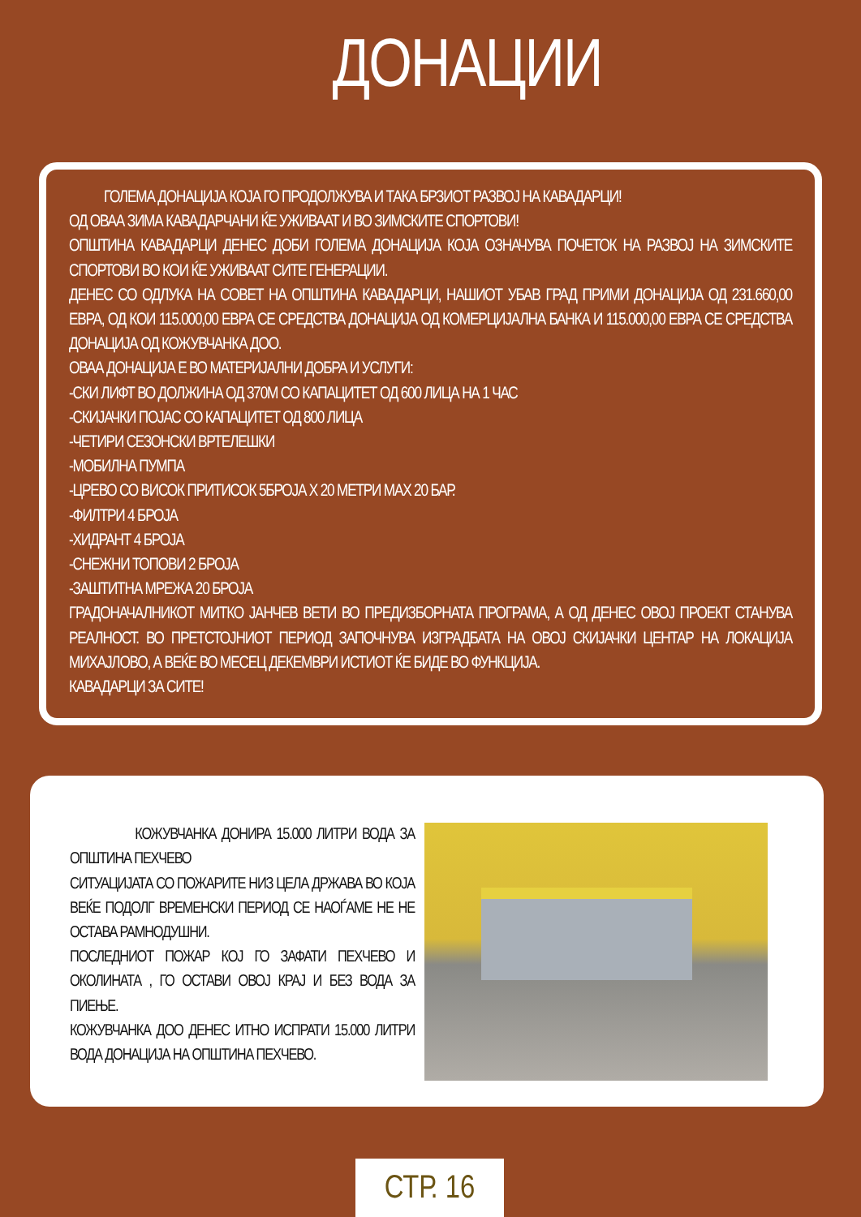ДОНАЦИИ
ГОЛЕМА ДОНАЦИЈА КОЈА ГО ПРОДОЛЖУВА И ТАКА БРЗИОТ РАЗВОЈ НА КАВАДАРЦИ!
ОД ОВАА ЗИМА КАВАДАРЧАНИ ЌЕ УЖИВААТ И ВО ЗИМСКИТЕ СПОРТОВИ!
ОПШТИНА КАВАДАРЦИ ДЕНЕС ДОБИ ГОЛЕМА ДОНАЦИЈА КОЈА ОЗНАЧУВА ПОЧЕТОК НА РАЗВОЈ НА ЗИМСКИТЕ СПОРТОВИ ВО КОИ ЌЕ УЖИВААТ СИТЕ ГЕНЕРАЦИИ.
ДЕНЕС СО ОДЛУКА НА СОВЕТ НА ОПШТИНА КАВАДАРЦИ, НАШИОТ УБАВ ГРАД ПРИМИ ДОНАЦИЈА ОД 231.660,00 ЕВРА, ОД КОИ 115.000,00 ЕВРА СЕ СРЕДСТВА ДОНАЦИЈА ОД КОМЕРЦИЈАЛНА БАНКА И 115.000,00 ЕВРА СЕ СРЕДСТВА ДОНАЦИЈА ОД КОЖУВЧАНКА ДОО.
ОВАА ДОНАЦИЈА Е ВО МАТЕРИЈАЛНИ ДОБРА И УСЛУГИ:
-СКИ ЛИФТ ВО ДОЛЖИНА ОД 370М СО КАПАЦИТЕТ ОД 600 ЛИЦА НА 1 ЧАС
-СКИЈАЧКИ ПОЈАС СО КАПАЦИТЕТ ОД 800 ЛИЦА
-ЧЕТИРИ СЕЗОНСКИ ВРТЕЛЕШКИ
-МОБИЛНА ПУМПА
-ЦРЕВО СО ВИСОК ПРИТИСОК 5БРОЈА Х 20 МЕТРИ MAX 20 БАР.
-ФИЛТРИ 4 БРОЈА
-ХИДРАНТ 4 БРОЈА
-СНЕЖНИ ТОПОВИ 2 БРОЈА
-ЗАШТИТНА МРЕЖА 20 БРОЈА
ГРАДОНАЧАЛНИКОТ МИТКО ЈАНЧЕВ ВЕТИ ВО ПРЕДИЗБОРНАТА ПРОГРАМА, А ОД ДЕНЕС ОВОЈ ПРОЕКТ СТАНУВА РЕАЛНОСТ. ВО ПРЕТСТОЈНИОТ ПЕРИОД ЗАПОЧНУВА ИЗГРАДБАТА НА ОВОЈ СКИЈАЧКИ ЦЕНТАР НА ЛОКАЦИЈА МИХАЈЛОВО, А ВЕЌЕ ВО МЕСЕЦ ДЕКЕМВРИ ИСТИОТ ЌЕ БИДЕ ВО ФУНКЦИЈА.
КАВАДАРЦИ ЗА СИТЕ!
КОЖУВЧАНКА ДОНИРА 15.000 ЛИТРИ ВОДА ЗА ОПШТИНА ПЕХЧЕВО
СИТУАЦИЈАТА СО ПОЖАРИТЕ НИЗ ЦЕЛА ДРЖАВА ВО КОЈА ВЕЌЕ ПОДОЛГ ВРЕМЕНСКИ ПЕРИОД СЕ НАОЃАМЕ НЕ НЕ ОСТАВА РАМНОДУШНИ.
ПОСЛЕДНИОТ ПОЖАР КОЈ ГО ЗАФАТИ ПЕХЧЕВО И ОКОЛИНАТА , ГО ОСТАВИ ОВОЈ КРАЈ И БЕЗ ВОДА ЗА ПИЕЊЕ.
КОЖУВЧАНКА ДОО ДЕНЕС ИТНО ИСПРАТИ 15.000 ЛИТРИ ВОДА ДОНАЦИЈА НА ОПШТИНА ПЕХЧЕВО.
СТР. 16